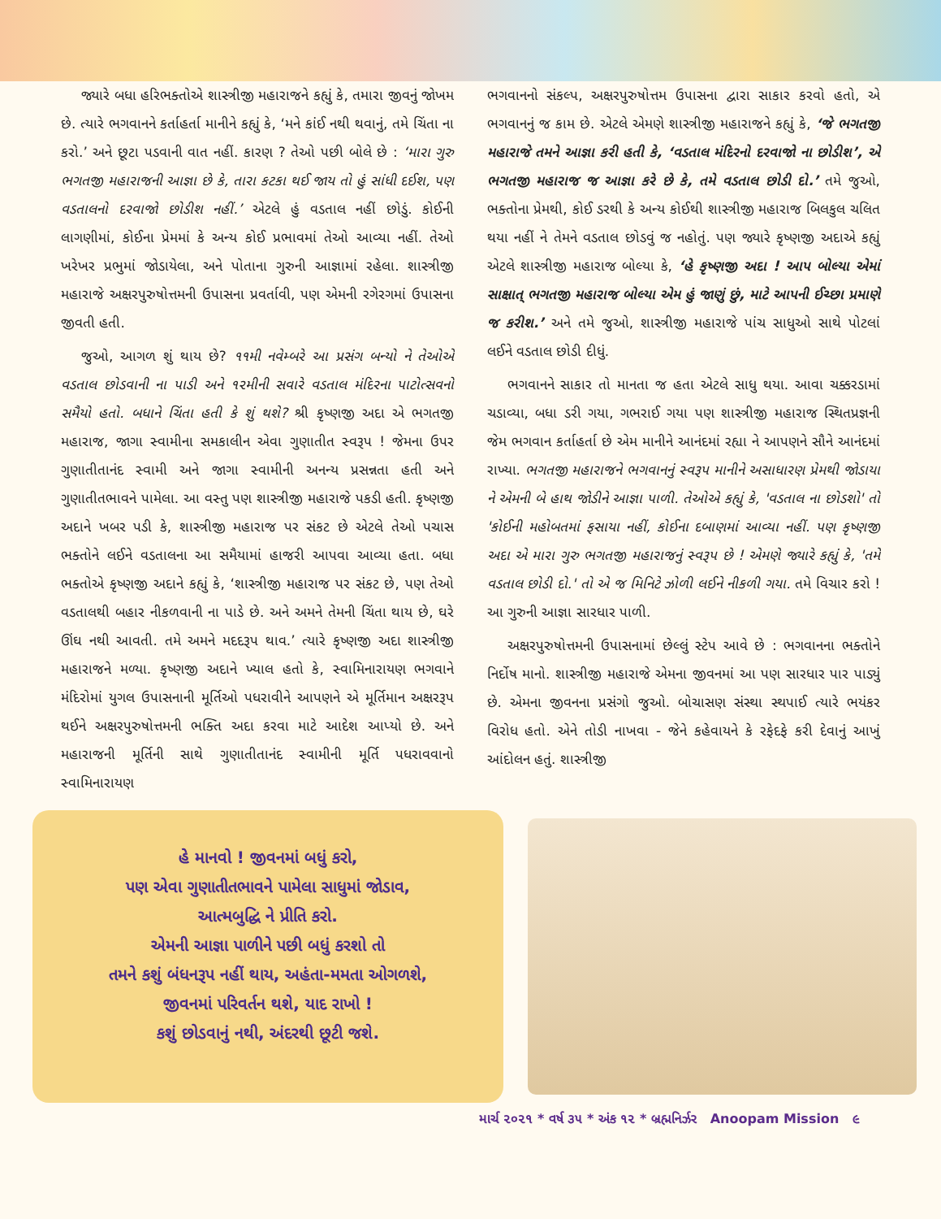જ્યારે બધા હરિભક્તોએ શાસ્ત્રીજી મહારાજને કહ્યું કે, તમારા જીવનું જોખમ છે. ત્યારે ભગવાનને કર્તાહર્તા માનીને કહ્યું કે, ‘મને કાંઈ નથી થવાનું, તમે ચિંતા ના કરો.’ અને છૂટા પડવાની વાત નહીં. કારણ ? તેઓ પછી બોલે છે : ‘મારા ગુરુ ભગતજી મહારાજની આજ્ઞા છે કે, તારા કટકા થઈ જાય તો હું સાંધી દઈશ, પણ વડતાલનો દરવાજો છોડીશ નહીં.’ એટલે હું વડતાલ નહીં છોડું. કોઈની લાગણીમાં, કોઈના પ્રેમમાં કે અન્ય કોઈ પ્રભાવમાં તેઓ આવ્યા નહીં. તેઓ ખરેખર પ્રભુમાં જોડાયેલા, અને પોતાના ગુરુની આજ્ઞામાં રહેલા. શાસ્ત્રીજી મહારાજે અક્ષરપુરુષોત્તમની ઉપાસના પ્રવર્તાવી, પણ એમની રગેરગમાં ઉપાસના જીવતી હતી.
જુઓ, આગળ શું થાય છે? ૧૧મી નવેમ્બરે આ પ્રસંગ બન્યો ને તેઓએ વડતાલ છોડવાની ના પાડી અને ૧૨મીની સવારે વડતાલ મંદિરના પાટોત્સવનો સમૈયો હતો. બધાને ચિંતા હતી કે શું થશે? શ્રી કૃષ્ણજી અદા એ ભગતજી મહારાજ, જાગા સ્વામીના સમકાલીન એવા ગુણાતીત સ્વરૂપ ! જેમના ઉપર ગુણાતીતાનંદ સ્વામી અને જાગા સ્વામીની અનન્ય પ્રસન્નતા હતી અને ગુણાતીતભાવને પામેલા. આ વસ્તુ પણ શાસ્ત્રીજી મહારાજે પકડી હતી. કૃષ્ણજી અદાને ખબર પડી કે, શાસ્ત્રીજી મહારાજ પર સંકટ છે એટલે તેઓ પચાસ ભક્તોને લઈને વડતાલના આ સમૈયામાં હાજરી આપવા આવ્યા હતા. બધા ભક્તોએ કૃષ્ણજી અદાને કહ્યું કે, ‘શાસ્ત્રીજી મહારાજ પર સંકટ છે, પણ તેઓ વડતાલથી બહાર નીકળવાની ના પાડે છે. અને અમને તેમની ચિંતા થાય છે, ઘરે ઊંઘ નથી આવતી. તમે અમને મદદરૂપ થાવ.’ ત્યારે કૃષ્ણજી અદા શાસ્ત્રીજી મહારાજને મળ્યા. કૃષ્ણજી અદાને ખ્યાલ હતો કે, સ્વામિનારાયણ ભગવાને મંદિરોમાં યુગલ ઉપાસનાની મૂર્તિઓ પધરાવીને આપણને એ મૂર્તિમાન અક્ષરરૂપ થઈને અક્ષરપુરુષોત્તમની ભક્તિ અદા કરવા માટે આદેશ આપ્યો છે. અને મહારાજની મૂર્તિની સાથે ગુણાતીતાનંદ સ્વામીની મૂર્તિ પધરાવવાનો સ્વામિનારાયણ
ભગવાનનો સંકલ્પ, અક્ષરપુરુષોત્તમ ઉપાસના દ્વારા સાકાર કરવો હતો, એ ભગવાનનું જ કામ છે. એટલે એમણે શાસ્ત્રીજી મહારાજને કહ્યું કે, ‘જે ભગતજી મહારાજે તમને આજ્ઞા કરી હતી કે, ‘વડતાલ મંદિરનો દરવાજો ના છોડીશ’, એ ભગતજી મહારાજ જ આજ્ઞા કરે છે કે, તમે વડતાલ છોડી દો.’ તમે જુઓ, ભક્તોના પ્રેમથી, કોઈ ડરથી કે અન્ય કોઈથી શાસ્ત્રીજી મહારાજ બિલકુલ ચલિત થયા નહીં ને તેમને વડતાલ છોડવું જ નહોતું. પણ જ્યારે કૃષ્ણજી અદાએ કહ્યું એટલે શાસ્ત્રીજી મહારાજ બોલ્યા કે, ‘હે કૃષ્ણજી અદા ! આપ બોલ્યા એમાં સાક્ષાત્ ભગતજી મહારાજ બોલ્યા એમ હું જાણું છું, માટે આપની ઈચ્છા પ્રમાણે જ કરીશ.’ અને તમે જુઓ, શાસ્ત્રીજી મહારાજે પાંચ સાધુઓ સાથે પોટલાં લઈને વડતાલ છોડી દીધું.
ભગવાનને સાકાર તો માનતા જ હતા એટલે સાધુ થયા. આવા ચક્કરડામાં ચડાવ્યા, બધા ડરી ગયા, ગભરાઈ ગયા પણ શાસ્ત્રીજી મહારાજ સ્થિતપ્રજ્ઞની જેમ ભગવાન કર્તાહર્તા છે એમ માનીને આનંદમાં રહ્યા ને આપણને સૌને આનંદમાં રાખ્યા. ભગતજી મહારાજને ભગવાનનું સ્વરૂપ માનીને અસાધારણ પ્રેમથી જોડાયા ને એમની બે હાથ જોડીને આજ્ઞા પાળી. તેઓએ કહ્યું કે, 'વડતાલ ના છોડશો' તો 'કોઈની મહોબતમાં ફસાયા નહીં, કોઈના દબાણમાં આવ્યા નહીં. પણ કૃષ્ણજી અદા એ મારા ગુરુ ભગતજી મહારાજનું સ્વરૂપ છે ! એમણે જ્યારે કહ્યું કે, 'તમે વડતાલ છોડી દો.' તો એ જ મિનિટે ઝોળી લઈને નીકળી ગયા. તમે વિચાર કરો ! આ ગુરુની આજ્ઞા સારધાર પાળી.
અક્ષરપુરુષોત્તમની ઉપાસનામાં છેલ્લું સ્ટેપ આવે છે : ભગવાનના ભક્તોને નિર્દોષ માનો. શાસ્ત્રીજી મહારાજે એમના જીવનમાં આ પણ સારધાર પાર પાડ્યું છે. એમના જીવનના પ્રસંગો જુઓ. બોચાસણ સંસ્થા સ્થપાઈ ત્યારે ભયંકર વિરોધ હતો. એને તોડી નાખવા - જેને કહેવાયને કે રફેદફે કરી દેવાનું આખું આંદોલન હતું. શાસ્ત્રીજી
હે માનવો ! જીવનમાં બધું કરો,
પણ એવા ગુણાતીતભાવને પામેલા સાધુમાં જોડાવ,
આત્મબુદ્ધિ ને પ્રીતિ કરો.
એમની આજ્ઞા પાળીને પછી બધું કરશો તો
તમને કશું બંધનરૂપ નહીં થાય, અહંતા-મમતા ઓગળશે,
જીવનમાં પરિવર્તન થશે, યાદ રાખો !
કશું છોડવાનું નથી, અંદરથી છૂટી જશે.
માર્ચ ૨૦૨૧ * વર્ષ ૩૫ * અંક ૧૨ * બ્રહ્મનિર્ઝર Anoopam Mission ૯